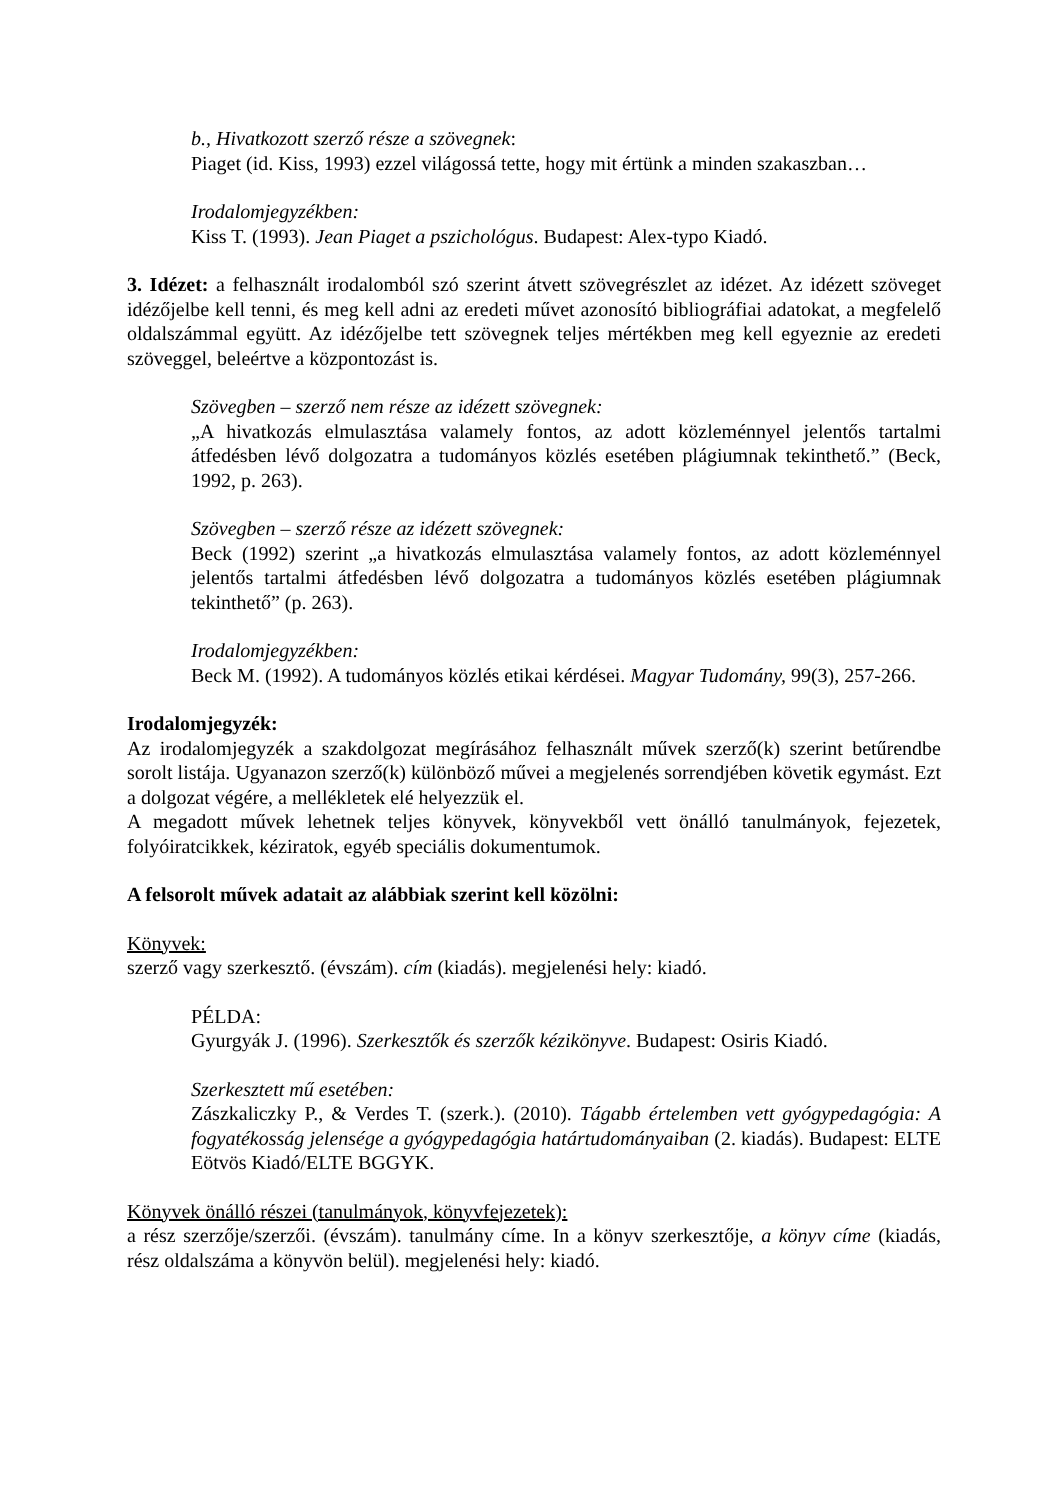b., Hivatkozott szerző része a szövegnek:
Piaget (id. Kiss, 1993) ezzel világossá tette, hogy mit értünk a minden szakaszban…
Irodalomjegyzékben:
Kiss T. (1993). Jean Piaget a pszichológus. Budapest: Alex-typo Kiadó.
3. Idézet: a felhasznált irodalomból szó szerint átvett szövegrészlet az idézet. Az idézett szöveget idézőjelbe kell tenni, és meg kell adni az eredeti művet azonosító bibliográfiai adatokat, a megfelelő oldalszámmal együtt. Az idézőjelbe tett szövegnek teljes mértékben meg kell egyeznie az eredeti szöveggel, beleértve a központozást is.
Szövegben – szerző nem része az idézett szövegnek:
„A hivatkozás elmulasztása valamely fontos, az adott közleménnyel jelentős tartalmi átfedésben lévő dolgozatra a tudományos közlés esetében plágiumnak tekinthető.” (Beck, 1992, p. 263).
Szövegben – szerző része az idézett szövegnek:
Beck (1992) szerint „a hivatkozás elmulasztása valamely fontos, az adott közleménnyel jelentős tartalmi átfedésben lévő dolgozatra a tudományos közlés esetében plágiumnak tekinthető” (p. 263).
Irodalomjegyzékben:
Beck M. (1992). A tudományos közlés etikai kérdései. Magyar Tudomány, 99(3), 257-266.
Irodalomjegyzék:
Az irodalomjegyzék a szakdolgozat megírásához felhasznált művek szerző(k) szerint betűrendbe sorolt listája. Ugyanazon szerző(k) különböző művei a megjelenés sorrendjében követik egymást. Ezt a dolgozat végére, a mellékletek elé helyezzük el.
A megadott művek lehetnek teljes könyvek, könyvekből vett önálló tanulmányok, fejezetek, folyóiratcikkek, kéziratok, egyéb speciális dokumentumok.
A felsorolt művek adatait az alábbiak szerint kell közölni:
Könyvek:
szerző vagy szerkesztő. (évszám). cím (kiadás). megjelenési hely: kiadó.
PÉLDA:
Gyurgyák J. (1996). Szerkesztők és szerzők kézikönyve. Budapest: Osiris Kiadó.
Szerkesztett mű esetében:
Zászkaliczky P., & Verdes T. (szerk.). (2010). Tágabb értelemben vett gyógypedagógia: A fogyatékosság jelensége a gyógypedagógia határtudományaiban (2. kiadás). Budapest: ELTE Eötvös Kiadó/ELTE BGGYK.
Könyvek önálló részei (tanulmányok, könyvfejezetek):
a rész szerzője/szerzői. (évszám). tanulmány címe. In a könyv szerkesztője, a könyv címe (kiadás, rész oldalszáma a könyvön belül). megjelenési hely: kiadó.